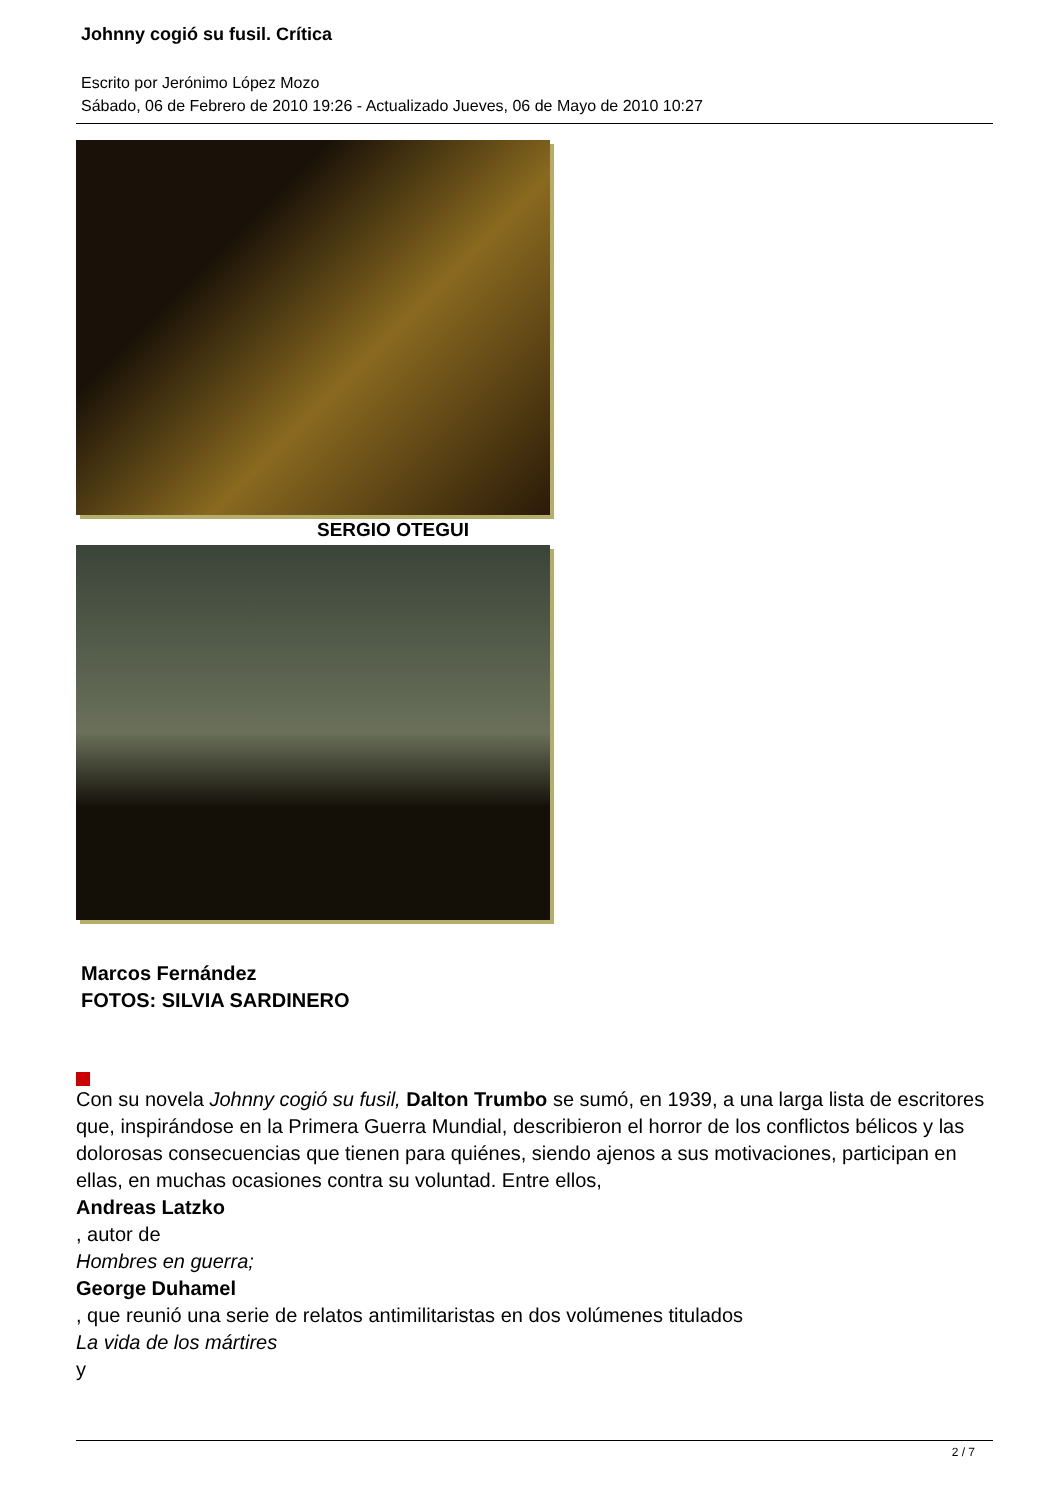Johnny cogió su fusil. Crítica
Escrito por Jerónimo López Mozo
Sábado, 06 de Febrero de 2010 19:26 - Actualizado Jueves, 06 de Mayo de 2010 10:27
SERGIO OTEGUI
Marcos Fernández
FOTOS: SILVIA SARDINERO
Con su novela Johnny cogió su fusil, Dalton Trumbo se sumó, en 1939, a una larga lista de escritores que, inspirándose en la Primera Guerra Mundial, describieron el horror de los conflictos bélicos y las dolorosas consecuencias que tienen para quiénes, siendo ajenos a sus motivaciones, participan en ellas, en muchas ocasiones contra su voluntad. Entre ellos,
Andreas Latzko
, autor de
Hombres en guerra;
George Duhamel
, que reunió una serie de relatos antimilitaristas en dos volúmenes titulados
La vida de los mártires
y
2 / 7